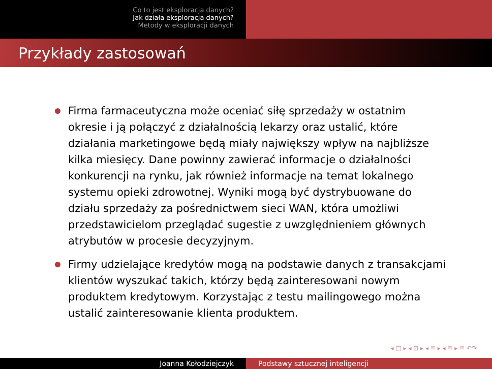Co to jest eksploracja danych?
Jak działa eksploracja danych?
Metody w eksploracji danych
Przykłady zastosowań
Firma farmaceutyczna może oceniać siłę sprzedaży w ostatnim okresie i ją połączyć z działalnością lekarzy oraz ustalić, które działania marketingowe będą miały największy wpływ na najbliższe kilka miesięcy. Dane powinny zawierać informacje o działalności konkurencji na rynku, jak również informacje na temat lokalnego systemu opieki zdrowotnej. Wyniki mogą być dystrybuowane do działu sprzedaży za pośrednictwem sieci WAN, która umożliwi przedstawicielom przeglądać sugestie z uwzględnieniem głównych atrybutów w procesie decyzyjnym.
Firmy udzielające kredytów mogą na podstawie danych z transakcjami klientów wyszukać takich, którzy będą zainteresowani nowym produktem kredytowym. Korzystając z testu mailingowego można ustalić zainteresowanie klienta produktem.
◂ □ ▸ ◂ ⊡ ▸ ◂ ≣ ▸ ◂ ≣ ▸ ≣ ↶↷
Joanna Kołodziejczyk Podstawy sztucznej inteligencji